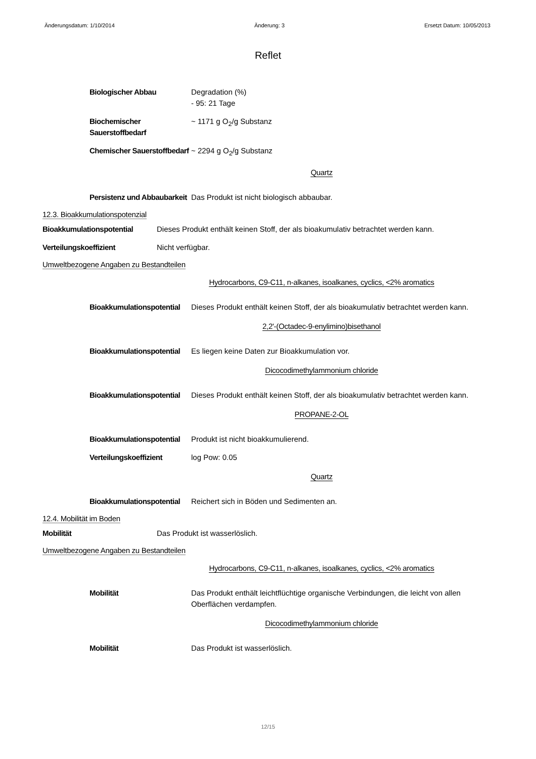Änderungsdatum: 1/10/2014 Änderung: 3 Ersetzt Datum: 10/05/2013
Reflet
Biologischer Abbau Degradation (%)
- 95: 21 Tage
Biochemischer Sauerstoffbedarf
~ 1171 g O<sub>2</sub>/g Substanz
Chemischer Sauerstoffbedarf
~ 2294 g O<sub>2</sub>/g Substanz
Quartz
Persistenz und Abbaubarkeit
Das Produkt ist nicht biologisch abbaubar.
12.3. Bioakkumulationspotenzial
Bioakkumulationspotential Dieses Produkt enthält keinen Stoff, der als bioakumulativ betrachtet werden kann.
Verteilungskoeffizient Nicht verfügbar.
Umweltbezogene Angaben zu Bestandteilen
Hydrocarbons, C9-C11, n-alkanes, isoalkanes, cyclics, <2% aromatics
Bioakkumulationspotential
Dieses Produkt enthält keinen Stoff, der als bioakumulativ betrachtet werden kann.
2,2'-(Octadec-9-enylimino)bisethanol
Bioakkumulationspotential
Es liegen keine Daten zur Bioakkumulation vor.
Dicocodimethylammonium chloride
Bioakkumulationspotential
Dieses Produkt enthält keinen Stoff, der als bioakumulativ betrachtet werden kann.
PROPANE-2-OL
Bioakkumulationspotential
Produkt ist nicht bioakkumulierend.
Verteilungskoeffizient log Pow: 0.05
Quartz
Bioakkumulationspotential
Reichert sich in Böden und Sedimenten an.
12.4. Mobilität im Boden
Mobilität Das Produkt ist wasserlöslich.
Umweltbezogene Angaben zu Bestandteilen
Hydrocarbons, C9-C11, n-alkanes, isoalkanes, cyclics, <2% aromatics
Mobilität Das Produkt enthält leichtflüchtige organische Verbindungen, die leicht von allen Oberflächen verdampfen.
Dicocodimethylammonium chloride
Mobilität Das Produkt ist wasserlöslich.
12/15